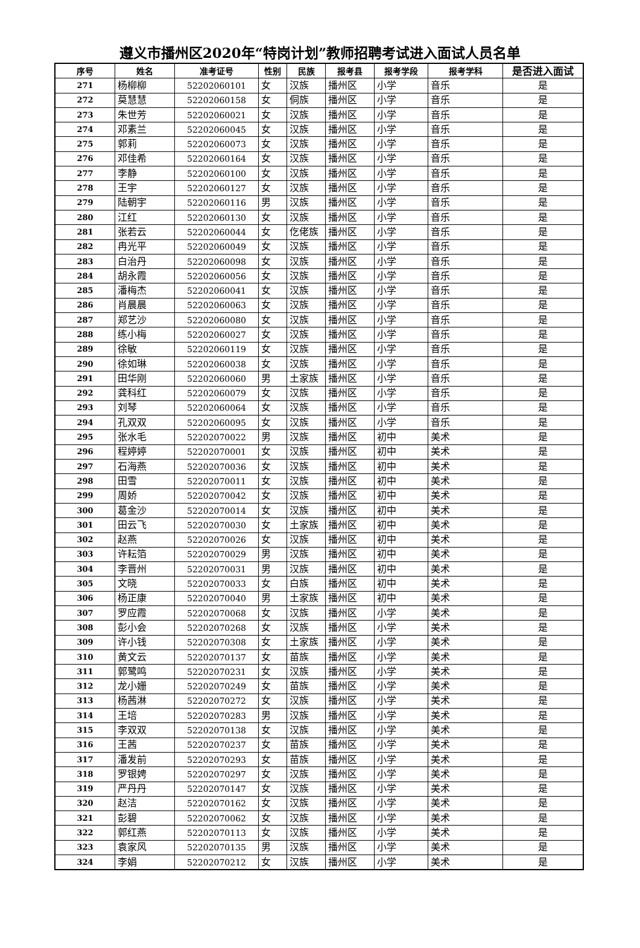遵义市播州区2020年“特岗计划”教师招聘考试进入面试人员名单
| 序号 | 姓名 | 准考证号 | 性别 | 民族 | 报考县 | 报考学段 | 报考学科 | 是否进入面试 |
| --- | --- | --- | --- | --- | --- | --- | --- | --- |
| 271 | 杨柳柳 | 52202060101 | 女 | 汉族 | 播州区 | 小学 | 音乐 | 是 |
| 272 | 莫慧慧 | 52202060158 | 女 | 侗族 | 播州区 | 小学 | 音乐 | 是 |
| 273 | 朱世芳 | 52202060021 | 女 | 汉族 | 播州区 | 小学 | 音乐 | 是 |
| 274 | 邓素兰 | 52202060045 | 女 | 汉族 | 播州区 | 小学 | 音乐 | 是 |
| 275 | 郭莉 | 52202060073 | 女 | 汉族 | 播州区 | 小学 | 音乐 | 是 |
| 276 | 邓佳希 | 52202060164 | 女 | 汉族 | 播州区 | 小学 | 音乐 | 是 |
| 277 | 李静 | 52202060100 | 女 | 汉族 | 播州区 | 小学 | 音乐 | 是 |
| 278 | 王宇 | 52202060127 | 女 | 汉族 | 播州区 | 小学 | 音乐 | 是 |
| 279 | 陆朝宇 | 52202060116 | 男 | 汉族 | 播州区 | 小学 | 音乐 | 是 |
| 280 | 江红 | 52202060130 | 女 | 汉族 | 播州区 | 小学 | 音乐 | 是 |
| 281 | 张若云 | 52202060044 | 女 | 仡佬族 | 播州区 | 小学 | 音乐 | 是 |
| 282 | 冉光平 | 52202060049 | 女 | 汉族 | 播州区 | 小学 | 音乐 | 是 |
| 283 | 白治丹 | 52202060098 | 女 | 汉族 | 播州区 | 小学 | 音乐 | 是 |
| 284 | 胡永霞 | 52202060056 | 女 | 汉族 | 播州区 | 小学 | 音乐 | 是 |
| 285 | 潘梅杰 | 52202060041 | 女 | 汉族 | 播州区 | 小学 | 音乐 | 是 |
| 286 | 肖晨晨 | 52202060063 | 女 | 汉族 | 播州区 | 小学 | 音乐 | 是 |
| 287 | 郑艺沙 | 52202060080 | 女 | 汉族 | 播州区 | 小学 | 音乐 | 是 |
| 288 | 练小梅 | 52202060027 | 女 | 汉族 | 播州区 | 小学 | 音乐 | 是 |
| 289 | 徐敏 | 52202060119 | 女 | 汉族 | 播州区 | 小学 | 音乐 | 是 |
| 290 | 徐如琳 | 52202060038 | 女 | 汉族 | 播州区 | 小学 | 音乐 | 是 |
| 291 | 田华刚 | 52202060060 | 男 | 土家族 | 播州区 | 小学 | 音乐 | 是 |
| 292 | 龚科红 | 52202060079 | 女 | 汉族 | 播州区 | 小学 | 音乐 | 是 |
| 293 | 刘琴 | 52202060064 | 女 | 汉族 | 播州区 | 小学 | 音乐 | 是 |
| 294 | 孔双双 | 52202060095 | 女 | 汉族 | 播州区 | 小学 | 音乐 | 是 |
| 295 | 张水毛 | 52202070022 | 男 | 汉族 | 播州区 | 初中 | 美术 | 是 |
| 296 | 程婷婷 | 52202070001 | 女 | 汉族 | 播州区 | 初中 | 美术 | 是 |
| 297 | 石海燕 | 52202070036 | 女 | 汉族 | 播州区 | 初中 | 美术 | 是 |
| 298 | 田雪 | 52202070011 | 女 | 汉族 | 播州区 | 初中 | 美术 | 是 |
| 299 | 周娇 | 52202070042 | 女 | 汉族 | 播州区 | 初中 | 美术 | 是 |
| 300 | 葛金沙 | 52202070014 | 女 | 汉族 | 播州区 | 初中 | 美术 | 是 |
| 301 | 田云飞 | 52202070030 | 女 | 土家族 | 播州区 | 初中 | 美术 | 是 |
| 302 | 赵燕 | 52202070026 | 女 | 汉族 | 播州区 | 初中 | 美术 | 是 |
| 303 | 许耘箔 | 52202070029 | 男 | 汉族 | 播州区 | 初中 | 美术 | 是 |
| 304 | 李晋州 | 52202070031 | 男 | 汉族 | 播州区 | 初中 | 美术 | 是 |
| 305 | 文晓 | 52202070033 | 女 | 白族 | 播州区 | 初中 | 美术 | 是 |
| 306 | 杨正康 | 52202070040 | 男 | 土家族 | 播州区 | 初中 | 美术 | 是 |
| 307 | 罗应霞 | 52202070068 | 女 | 汉族 | 播州区 | 小学 | 美术 | 是 |
| 308 | 彭小会 | 52202070268 | 女 | 汉族 | 播州区 | 小学 | 美术 | 是 |
| 309 | 许小钱 | 52202070308 | 女 | 土家族 | 播州区 | 小学 | 美术 | 是 |
| 310 | 黄文云 | 52202070137 | 女 | 苗族 | 播州区 | 小学 | 美术 | 是 |
| 311 | 郭鹭鸣 | 52202070231 | 女 | 汉族 | 播州区 | 小学 | 美术 | 是 |
| 312 | 龙小姗 | 52202070249 | 女 | 苗族 | 播州区 | 小学 | 美术 | 是 |
| 313 | 杨茜淋 | 52202070272 | 女 | 汉族 | 播州区 | 小学 | 美术 | 是 |
| 314 | 王培 | 52202070283 | 男 | 汉族 | 播州区 | 小学 | 美术 | 是 |
| 315 | 李双双 | 52202070138 | 女 | 汉族 | 播州区 | 小学 | 美术 | 是 |
| 316 | 王茜 | 52202070237 | 女 | 苗族 | 播州区 | 小学 | 美术 | 是 |
| 317 | 潘发前 | 52202070293 | 女 | 苗族 | 播州区 | 小学 | 美术 | 是 |
| 318 | 罗银娉 | 52202070297 | 女 | 汉族 | 播州区 | 小学 | 美术 | 是 |
| 319 | 严丹丹 | 52202070147 | 女 | 汉族 | 播州区 | 小学 | 美术 | 是 |
| 320 | 赵洁 | 52202070162 | 女 | 汉族 | 播州区 | 小学 | 美术 | 是 |
| 321 | 彭碧 | 52202070062 | 女 | 汉族 | 播州区 | 小学 | 美术 | 是 |
| 322 | 郭红燕 | 52202070113 | 女 | 汉族 | 播州区 | 小学 | 美术 | 是 |
| 323 | 袁家风 | 52202070135 | 男 | 汉族 | 播州区 | 小学 | 美术 | 是 |
| 324 | 李娟 | 52202070212 | 女 | 汉族 | 播州区 | 小学 | 美术 | 是 |